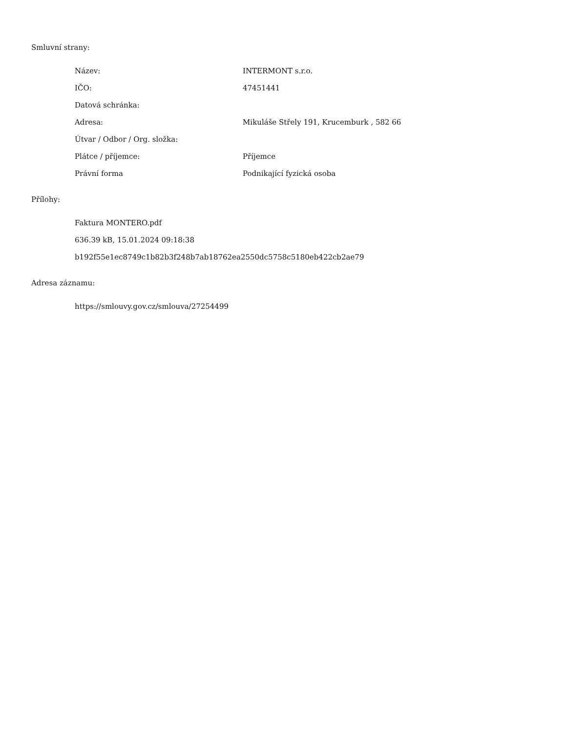Smluvní strany:
| Název: | INTERMONT s.r.o. |
| IČO: | 47451441 |
| Datová schránka: | |
| Adresa: | Mikuláše Střely 191, Krucemburk , 582 66 |
| Útvar / Odbor / Org. složka: | |
| Plátce / příjemce: | Příjemce |
| Právní forma | Podnikající fyzická osoba |
Přílohy:
Faktura MONTERO.pdf
636.39 kB, 15.01.2024 09:18:38
b192f55e1ec8749c1b82b3f248b7ab18762ea2550dc5758c5180eb422cb2ae79
Adresa záznamu:
https://smlouvy.gov.cz/smlouva/27254499